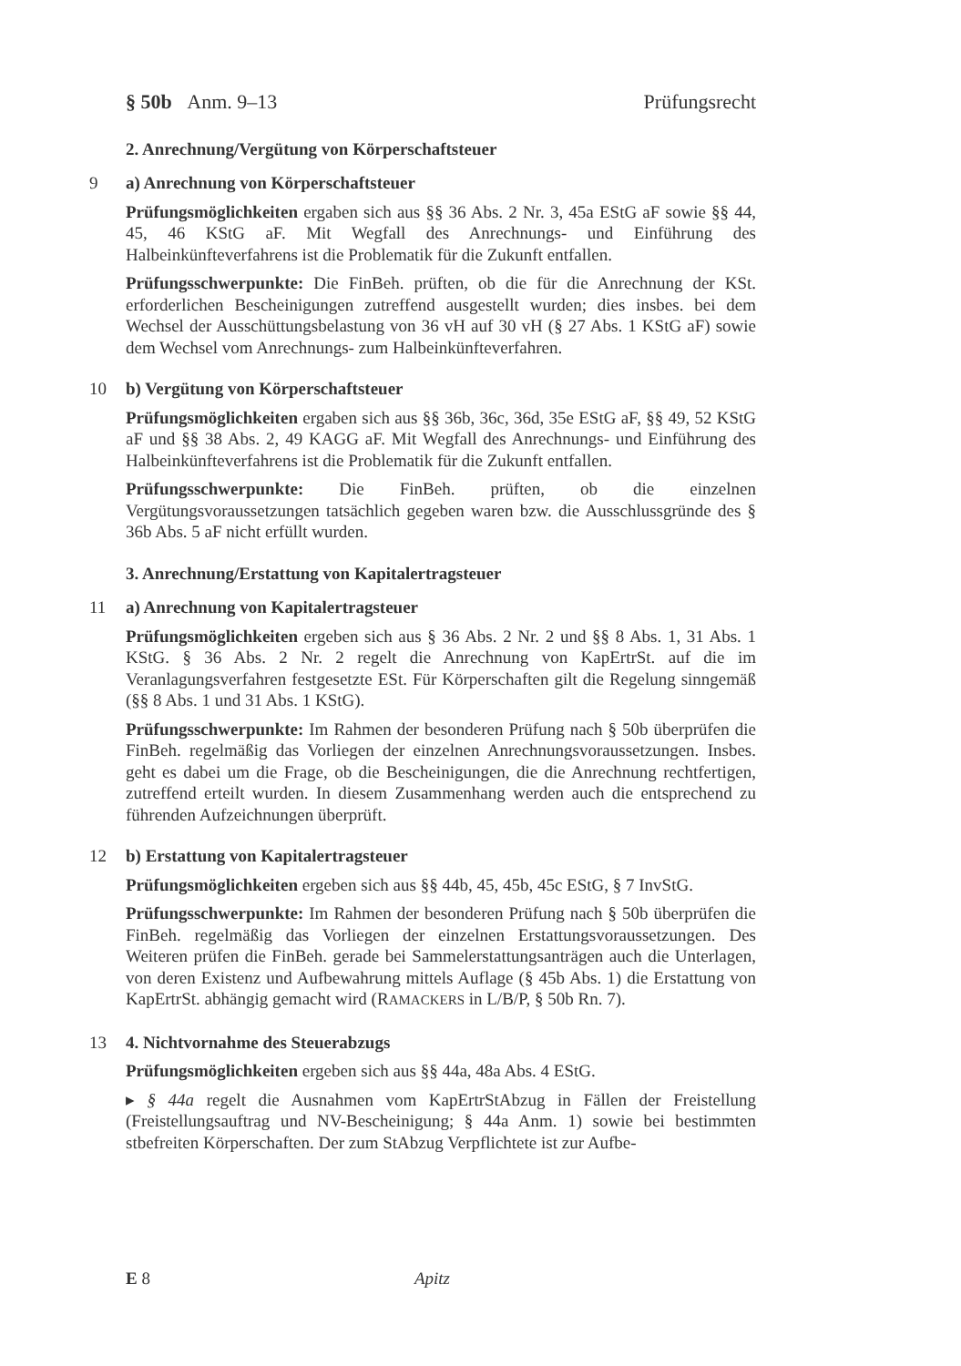§ 50b Anm. 9–13 Prüfungsrecht
2. Anrechnung/Vergütung von Körperschaftsteuer
9 a) Anrechnung von Körperschaftsteuer
Prüfungsmöglichkeiten ergaben sich aus §§ 36 Abs. 2 Nr. 3, 45a EStG aF sowie §§ 44, 45, 46 KStG aF. Mit Wegfall des Anrechnungs- und Einführung des Halbeinkünfteverfahrens ist die Problematik für die Zukunft entfallen.
Prüfungsschwerpunkte: Die FinBeh. prüften, ob die für die Anrechnung der KSt. erforderlichen Bescheinigungen zutreffend ausgestellt wurden; dies insbes. bei dem Wechsel der Ausschüttungsbelastung von 36 vH auf 30 vH (§ 27 Abs. 1 KStG aF) sowie dem Wechsel vom Anrechnungs- zum Halbeinkünfteverfahren.
10 b) Vergütung von Körperschaftsteuer
Prüfungsmöglichkeiten ergaben sich aus §§ 36b, 36c, 36d, 35e EStG aF, §§ 49, 52 KStG aF und §§ 38 Abs. 2, 49 KAGG aF. Mit Wegfall des Anrechnungs- und Einführung des Halbeinkünfteverfahrens ist die Problematik für die Zukunft entfallen.
Prüfungsschwerpunkte: Die FinBeh. prüften, ob die einzelnen Vergütungsvoraussetzungen tatsächlich gegeben waren bzw. die Ausschlussgründe des § 36b Abs. 5 aF nicht erfüllt wurden.
3. Anrechnung/Erstattung von Kapitalertragsteuer
11 a) Anrechnung von Kapitalertragsteuer
Prüfungsmöglichkeiten ergeben sich aus § 36 Abs. 2 Nr. 2 und §§ 8 Abs. 1, 31 Abs. 1 KStG. § 36 Abs. 2 Nr. 2 regelt die Anrechnung von KapErtrSt. auf die im Veranlagungsverfahren festgesetzte ESt. Für Körperschaften gilt die Regelung sinngemäß (§§ 8 Abs. 1 und 31 Abs. 1 KStG).
Prüfungsschwerpunkte: Im Rahmen der besonderen Prüfung nach § 50b überprüfen die FinBeh. regelmäßig das Vorliegen der einzelnen Anrechnungsvoraussetzungen. Insbes. geht es dabei um die Frage, ob die Bescheinigungen, die die Anrechnung rechtfertigen, zutreffend erteilt wurden. In diesem Zusammenhang werden auch die entsprechend zu führenden Aufzeichnungen überprüft.
12 b) Erstattung von Kapitalertragsteuer
Prüfungsmöglichkeiten ergeben sich aus §§ 44b, 45, 45b, 45c EStG, § 7 InvStG.
Prüfungsschwerpunkte: Im Rahmen der besonderen Prüfung nach § 50b überprüfen die FinBeh. regelmäßig das Vorliegen der einzelnen Erstattungsvoraussetzungen. Des Weiteren prüfen die FinBeh. gerade bei Sammelerstattungsanträgen auch die Unterlagen, von deren Existenz und Aufbewahrung mittels Auflage (§ 45b Abs. 1) die Erstattung von KapErtrSt. abhängig gemacht wird (RAMACKERS in L/B/P, § 50b Rn. 7).
13 4. Nichtvornahme des Steuerabzugs
Prüfungsmöglichkeiten ergeben sich aus §§ 44a, 48a Abs. 4 EStG.
▸ § 44a regelt die Ausnahmen vom KapErtrStAbzug in Fällen der Freistellung (Freistellungsauftrag und NV-Bescheinigung; § 44a Anm. 1) sowie bei bestimmten stbefreiten Körperschaften. Der zum StAbzug Verpflichtete ist zur Aufbe-
E 8 Apitz